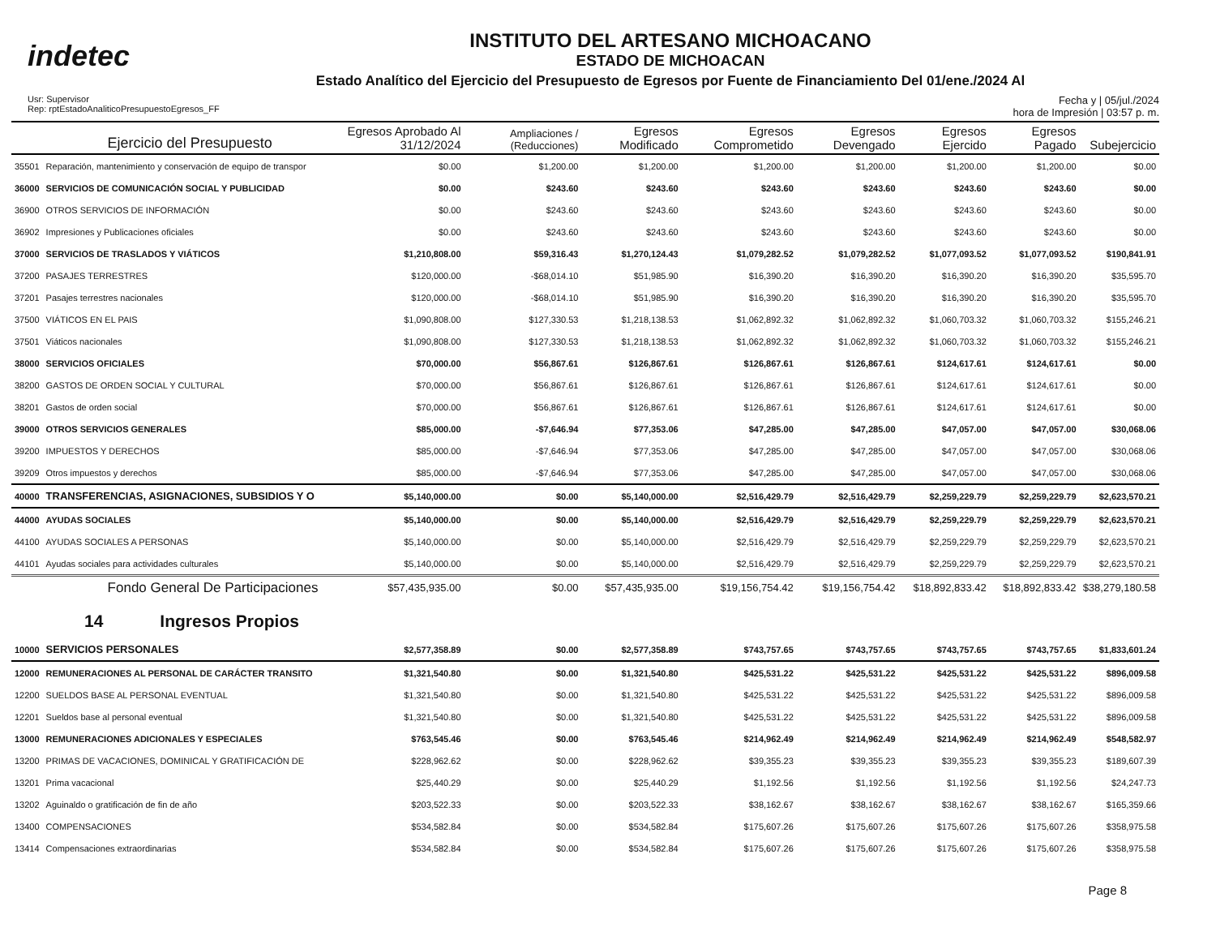indetec
INSTITUTO DEL ARTESANO MICHOACANO
ESTADO DE MICHOACAN
Estado Analítico del Ejercicio del Presupuesto de Egresos por Fuente de Financiamiento Del 01/ene./2024 Al
Usr: Supervisor
Rep: rptEstadoAnaliticoPresupuestoEgresos_FF
Fecha y | 05/jul./2024
hora de Impresión | 03:57 p. m.
| | Ejercicio del Presupuesto | Egresos Aprobado Al 31/12/2024 | Ampliaciones / (Reducciones) | Egresos Modificado | Egresos Comprometido | Egresos Devengado | Egresos Ejercido | Egresos Pagado | Subejercicio |
| --- | --- | --- | --- | --- | --- | --- | --- | --- | --- |
| 35501 | Reparación, mantenimiento y conservación de equipo de transpor | $0.00 | $1,200.00 | $1,200.00 | $1,200.00 | $1,200.00 | $1,200.00 | $1,200.00 | $0.00 |
| 36000 | SERVICIOS DE COMUNICACIÓN SOCIAL Y PUBLICIDAD | $0.00 | $243.60 | $243.60 | $243.60 | $243.60 | $243.60 | $243.60 | $0.00 |
| 36900 | OTROS SERVICIOS DE INFORMACIÓN | $0.00 | $243.60 | $243.60 | $243.60 | $243.60 | $243.60 | $243.60 | $0.00 |
| 36902 | Impresiones y Publicaciones oficiales | $0.00 | $243.60 | $243.60 | $243.60 | $243.60 | $243.60 | $243.60 | $0.00 |
| 37000 | SERVICIOS DE TRASLADOS Y VIÁTICOS | $1,210,808.00 | $59,316.43 | $1,270,124.43 | $1,079,282.52 | $1,079,282.52 | $1,077,093.52 | $1,077,093.52 | $190,841.91 |
| 37200 | PASAJES TERRESTRES | $120,000.00 | -$68,014.10 | $51,985.90 | $16,390.20 | $16,390.20 | $16,390.20 | $16,390.20 | $35,595.70 |
| 37201 | Pasajes terrestres nacionales | $120,000.00 | -$68,014.10 | $51,985.90 | $16,390.20 | $16,390.20 | $16,390.20 | $16,390.20 | $35,595.70 |
| 37500 | VIÁTICOS EN EL PAIS | $1,090,808.00 | $127,330.53 | $1,218,138.53 | $1,062,892.32 | $1,062,892.32 | $1,060,703.32 | $1,060,703.32 | $155,246.21 |
| 37501 | Viáticos nacionales | $1,090,808.00 | $127,330.53 | $1,218,138.53 | $1,062,892.32 | $1,062,892.32 | $1,060,703.32 | $1,060,703.32 | $155,246.21 |
| 38000 | SERVICIOS OFICIALES | $70,000.00 | $56,867.61 | $126,867.61 | $126,867.61 | $126,867.61 | $124,617.61 | $124,617.61 | $0.00 |
| 38200 | GASTOS DE ORDEN SOCIAL Y CULTURAL | $70,000.00 | $56,867.61 | $126,867.61 | $126,867.61 | $126,867.61 | $124,617.61 | $124,617.61 | $0.00 |
| 38201 | Gastos de orden social | $70,000.00 | $56,867.61 | $126,867.61 | $126,867.61 | $126,867.61 | $124,617.61 | $124,617.61 | $0.00 |
| 39000 | OTROS SERVICIOS GENERALES | $85,000.00 | -$7,646.94 | $77,353.06 | $47,285.00 | $47,285.00 | $47,057.00 | $47,057.00 | $30,068.06 |
| 39200 | IMPUESTOS Y DERECHOS | $85,000.00 | -$7,646.94 | $77,353.06 | $47,285.00 | $47,285.00 | $47,057.00 | $47,057.00 | $30,068.06 |
| 39209 | Otros impuestos y derechos | $85,000.00 | -$7,646.94 | $77,353.06 | $47,285.00 | $47,285.00 | $47,057.00 | $47,057.00 | $30,068.06 |
| 40000 | TRANSFERENCIAS, ASIGNACIONES, SUBSIDIOS Y O | $5,140,000.00 | $0.00 | $5,140,000.00 | $2,516,429.79 | $2,516,429.79 | $2,259,229.79 | $2,259,229.79 | $2,623,570.21 |
| 44000 | AYUDAS SOCIALES | $5,140,000.00 | $0.00 | $5,140,000.00 | $2,516,429.79 | $2,516,429.79 | $2,259,229.79 | $2,259,229.79 | $2,623,570.21 |
| 44100 | AYUDAS SOCIALES A PERSONAS | $5,140,000.00 | $0.00 | $5,140,000.00 | $2,516,429.79 | $2,516,429.79 | $2,259,229.79 | $2,259,229.79 | $2,623,570.21 |
| 44101 | Ayudas sociales para actividades culturales | $5,140,000.00 | $0.00 | $5,140,000.00 | $2,516,429.79 | $2,516,429.79 | $2,259,229.79 | $2,259,229.79 | $2,623,570.21 |
| | Fondo General De Participaciones | $57,435,935.00 | $0.00 | $57,435,935.00 | $19,156,754.42 | $19,156,754.42 | $18,892,833.42 | $18,892,833.42 | $38,279,180.58 |
| 14 Ingresos Propios | | | | | | | | | |
| 10000 | SERVICIOS PERSONALES | $2,577,358.89 | $0.00 | $2,577,358.89 | $743,757.65 | $743,757.65 | $743,757.65 | $743,757.65 | $1,833,601.24 |
| 12000 | REMUNERACIONES AL PERSONAL DE CARÁCTER TRANSITO | $1,321,540.80 | $0.00 | $1,321,540.80 | $425,531.22 | $425,531.22 | $425,531.22 | $425,531.22 | $896,009.58 |
| 12200 | SUELDOS BASE AL PERSONAL EVENTUAL | $1,321,540.80 | $0.00 | $1,321,540.80 | $425,531.22 | $425,531.22 | $425,531.22 | $425,531.22 | $896,009.58 |
| 12201 | Sueldos base al personal eventual | $1,321,540.80 | $0.00 | $1,321,540.80 | $425,531.22 | $425,531.22 | $425,531.22 | $425,531.22 | $896,009.58 |
| 13000 | REMUNERACIONES ADICIONALES Y ESPECIALES | $763,545.46 | $0.00 | $763,545.46 | $214,962.49 | $214,962.49 | $214,962.49 | $214,962.49 | $548,582.97 |
| 13200 | PRIMAS DE VACACIONES, DOMINICAL Y GRATIFICACIÓN DE | $228,962.62 | $0.00 | $228,962.62 | $39,355.23 | $39,355.23 | $39,355.23 | $39,355.23 | $189,607.39 |
| 13201 | Prima vacacional | $25,440.29 | $0.00 | $25,440.29 | $1,192.56 | $1,192.56 | $1,192.56 | $1,192.56 | $24,247.73 |
| 13202 | Aguinaldo o gratificación de fin de año | $203,522.33 | $0.00 | $203,522.33 | $38,162.67 | $38,162.67 | $38,162.67 | $38,162.67 | $165,359.66 |
| 13400 | COMPENSACIONES | $534,582.84 | $0.00 | $534,582.84 | $175,607.26 | $175,607.26 | $175,607.26 | $175,607.26 | $358,975.58 |
| 13414 | Compensaciones extraordinarias | $534,582.84 | $0.00 | $534,582.84 | $175,607.26 | $175,607.26 | $175,607.26 | $175,607.26 | $358,975.58 |
Page 8